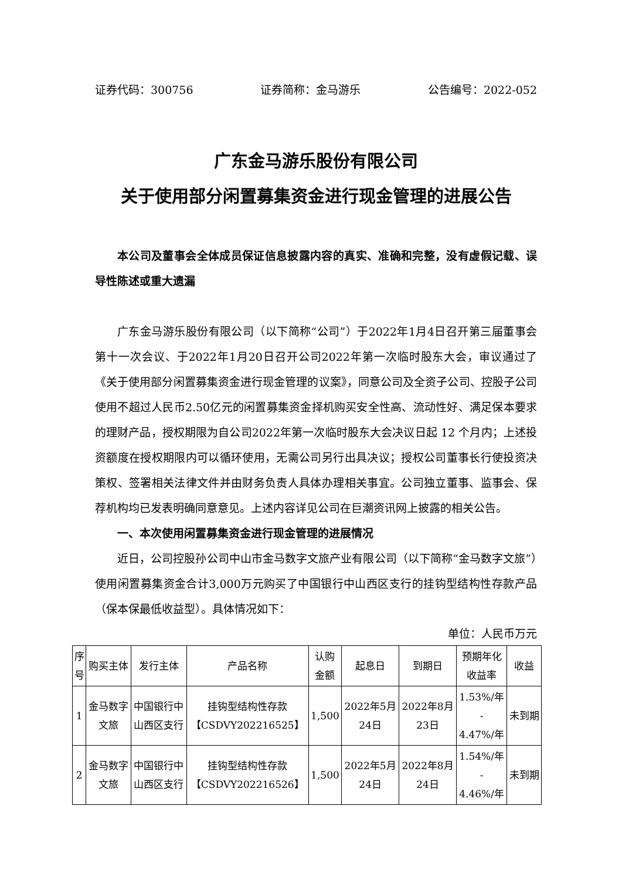证券代码：300756 证券简称：金马游乐 公告编号：2022-052
广东金马游乐股份有限公司
关于使用部分闲置募集资金进行现金管理的进展公告
本公司及董事会全体成员保证信息披露内容的真实、准确和完整，没有虚假记载、误导性陈述或重大遗漏
广东金马游乐股份有限公司（以下简称“公司”）于2022年1月4日召开第三届董事会第十一次会议、于2022年1月20日召开公司2022年第一次临时股东大会，审议通过了《关于使用部分闲置募集资金进行现金管理的议案》，同意公司及全资子公司、控股子公司使用不超过人民币2.50亿元的闲置募集资金择机购买安全性高、流动性好、满足保本要求的理财产品，授权期限为自公司2022年第一次临时股东大会决议日起 12 个月内；上述投资额度在授权期限内可以循环使用，无需公司另行出具决议；授权公司董事长行使投资决策权、签署相关法律文件并由财务负责人具体办理相关事宜。公司独立董事、监事会、保荐机构均已发表明确同意意见。上述内容详见公司在巨潮资讯网上披露的相关公告。
一、本次使用闲置募集资金进行现金管理的进展情况
近日，公司控股孙公司中山市金马数字文旅产业有限公司（以下简称“金马数字文旅”）使用闲置募集资金合计3,000万元购买了中国银行中山西区支行的挂钩型结构性存款产品（保本保最低收益型）。具体情况如下：
单位：人民币万元
| 序 号 | 购买主体 | 发行主体 | 产品名称 | 认购 金额 | 起息日 | 到期日 | 预期年化 收益率 | 收益 |
| --- | --- | --- | --- | --- | --- | --- | --- | --- |
| 1 | 金马数字 文旅 | 中国银行中 山西区支行 | 挂钩型结构性存款 【CSDVY202216525】 | 1,500 | 2022年5月 24日 | 2022年8月 23日 | 1.53%/年 - 4.47%/年 | 未到期 |
| 2 | 金马数字 文旅 | 中国银行中 山西区支行 | 挂钩型结构性存款 【CSDVY202216526】 | 1,500 | 2022年5月 24日 | 2022年8月 24日 | 1.54%/年 - 4.46%/年 | 未到期 |